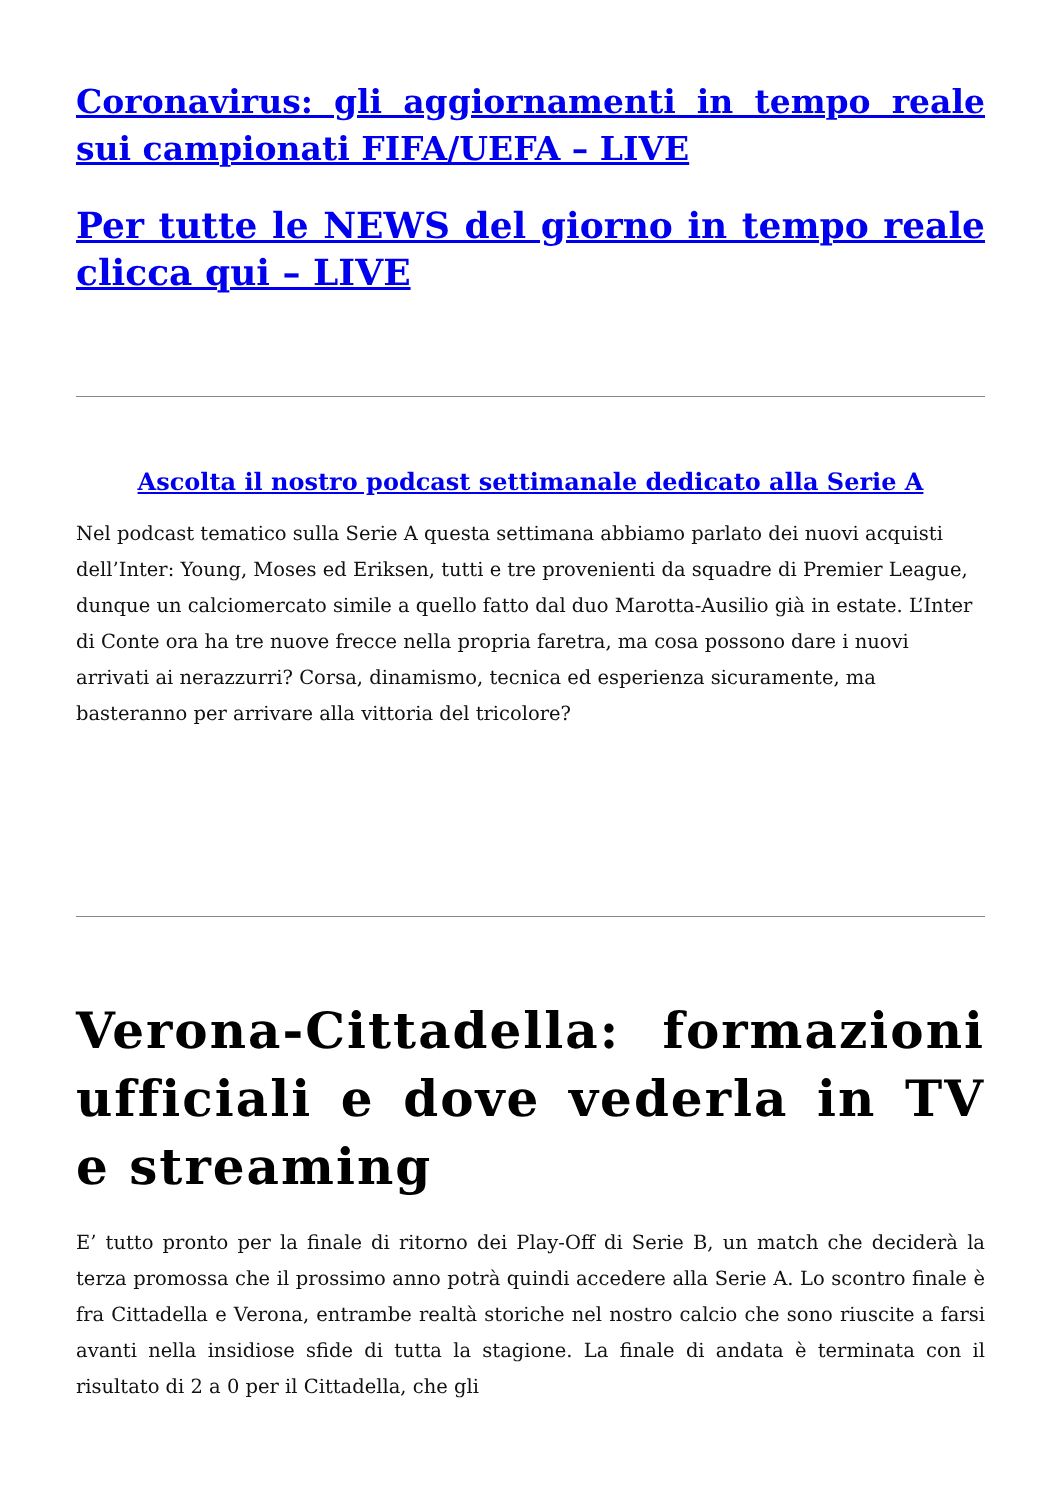Coronavirus: gli aggiornamenti in tempo reale sui campionati FIFA/UEFA – LIVE
Per tutte le NEWS del giorno in tempo reale clicca qui – LIVE
Ascolta il nostro podcast settimanale dedicato alla Serie A
Nel podcast tematico sulla Serie A questa settimana abbiamo parlato dei nuovi acquisti dell’Inter: Young, Moses ed Eriksen, tutti e tre provenienti da squadre di Premier League, dunque un calciomercato simile a quello fatto dal duo Marotta-Ausilio già in estate. L’Inter di Conte ora ha tre nuove frecce nella propria faretra, ma cosa possono dare i nuovi arrivati ai nerazzurri? Corsa, dinamismo, tecnica ed esperienza sicuramente, ma basteranno per arrivare alla vittoria del tricolore?
Verona-Cittadella: formazioni ufficiali e dove vederla in TV e streaming
E’ tutto pronto per la finale di ritorno dei Play-Off di Serie B, un match che deciderà la terza promossa che il prossimo anno potrà quindi accedere alla Serie A. Lo scontro finale è fra Cittadella e Verona, entrambe realtà storiche nel nostro calcio che sono riuscite a farsi avanti nella insidiose sfide di tutta la stagione. La finale di andata è terminata con il risultato di 2 a 0 per il Cittadella, che gli